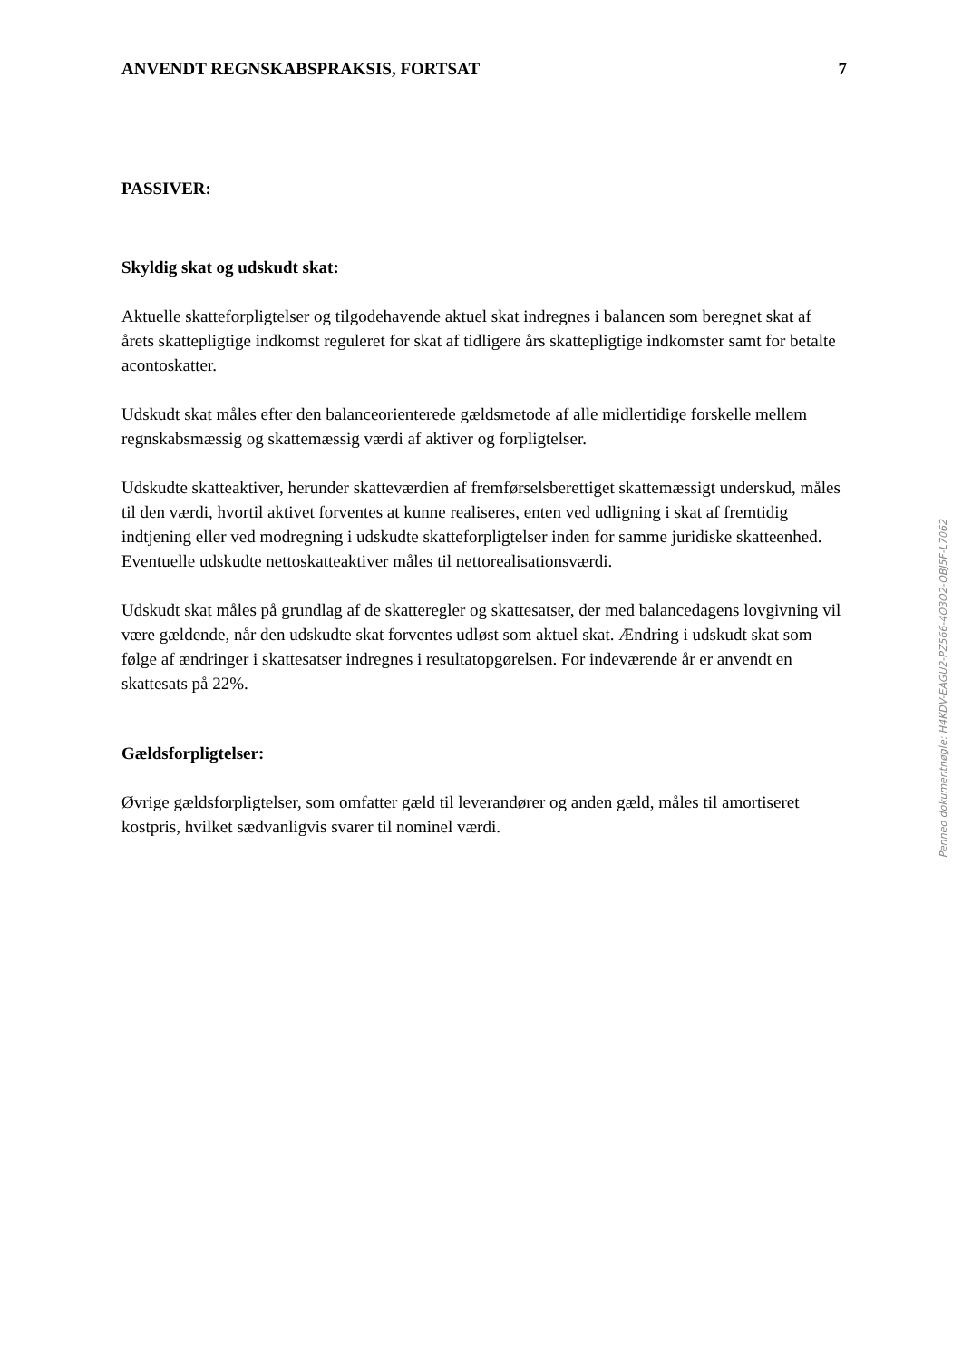ANVENDT REGNSKABSPRAKSIS, FORTSAT 7
PASSIVER:
Skyldig skat og udskudt skat:
Aktuelle skatteforpligtelser og tilgodehavende aktuel skat indregnes i balancen som beregnet skat af årets skattepligtige indkomst reguleret for skat af tidligere års skattepligtige indkomster samt for betalte acontoskatter.
Udskudt skat måles efter den balanceorienterede gældsmetode af alle midlertidige forskelle mellem regnskabsmæssig og skattemæssig værdi af aktiver og forpligtelser.
Udskudte skatteaktiver, herunder skatteværdien af fremførselsberettiget skattemæssigt underskud, måles til den værdi, hvortil aktivet forventes at kunne realiseres, enten ved udligning i skat af fremtidig indtjening eller ved modregning i udskudte skatteforpligtelser inden for samme juridiske skatteenhed. Eventuelle udskudte nettoskatteaktiver måles til nettorealisationsværdi.
Udskudt skat måles på grundlag af de skatteregler og skattesatser, der med balancedagens lovgivning vil være gældende, når den udskudte skat forventes udløst som aktuel skat. Ændring i udskudt skat som følge af ændringer i skattesatser indregnes i resultatopgørelsen. For indeværende år er anvendt en skattesats på 22%.
Gældsforpligtelser:
Øvrige gældsforpligtelser, som omfatter gæld til leverandører og anden gæld, måles til amortiseret kostpris, hvilket sædvanligvis svarer til nominel værdi.
Penneo dokumentnøgle: H4KDV-EAGU2-PZ566-4O3O2-QBJ5F-L7062